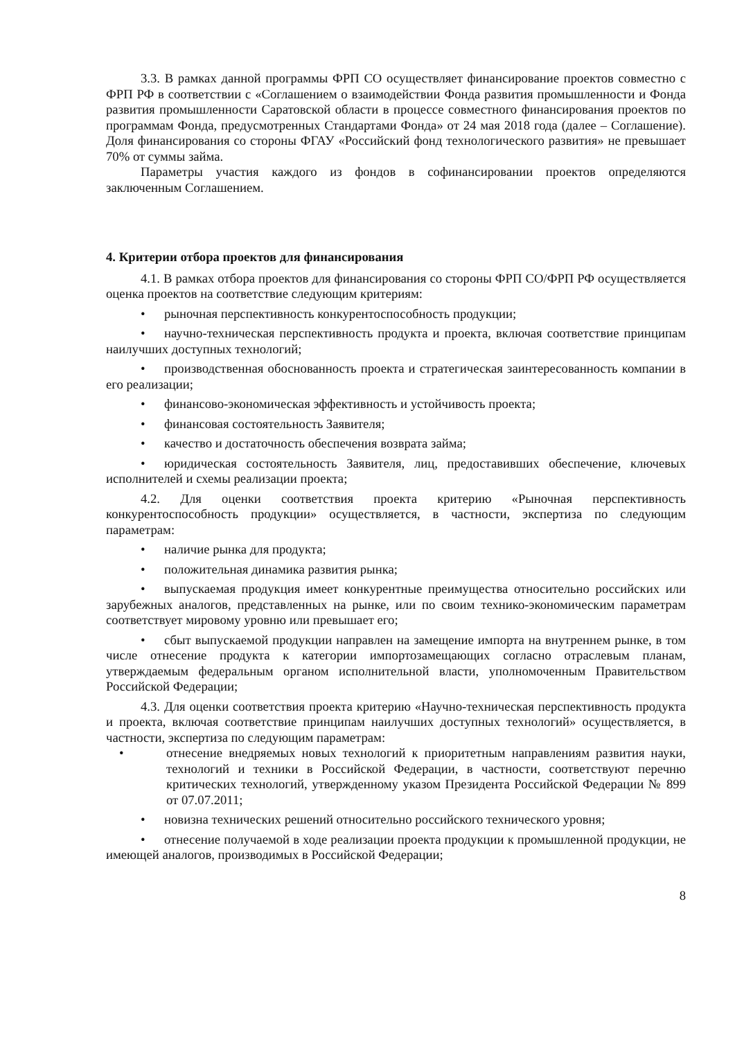3.3. В рамках данной программы ФРП СО осуществляет финансирование проектов совместно с ФРП РФ в соответствии с «Соглашением о взаимодействии Фонда развития промышленности и Фонда развития промышленности Саратовской области в процессе совместного финансирования проектов по программам Фонда, предусмотренных Стандартами Фонда» от 24 мая 2018 года (далее – Соглашение). Доля финансирования со стороны ФГАУ «Российский фонд технологического развития» не превышает 70% от суммы займа.
Параметры участия каждого из фондов в софинансировании проектов определяются заключенным Соглашением.
4. Критерии отбора проектов для финансирования
4.1. В рамках отбора проектов для финансирования со стороны ФРП СО/ФРП РФ осуществляется оценка проектов на соответствие следующим критериям:
• рыночная перспективность конкурентоспособность продукции;
• научно-техническая перспективность продукта и проекта, включая соответствие принципам наилучших доступных технологий;
• производственная обоснованность проекта и стратегическая заинтересованность компании в его реализации;
• финансово-экономическая эффективность и устойчивость проекта;
• финансовая состоятельность Заявителя;
• качество и достаточность обеспечения возврата займа;
• юридическая состоятельность Заявителя, лиц, предоставивших обеспечение, ключевых исполнителей и схемы реализации проекта;
4.2. Для оценки соответствия проекта критерию «Рыночная перспективность конкурентоспособность продукции» осуществляется, в частности, экспертиза по следующим параметрам:
• наличие рынка для продукта;
• положительная динамика развития рынка;
• выпускаемая продукция имеет конкурентные преимущества относительно российских или зарубежных аналогов, представленных на рынке, или по своим технико-экономическим параметрам соответствует мировому уровню или превышает его;
• сбыт выпускаемой продукции направлен на замещение импорта на внутреннем рынке, в том числе отнесение продукта к категории импортозамещающих согласно отраслевым планам, утверждаемым федеральным органом исполнительной власти, уполномоченным Правительством Российской Федерации;
4.3. Для оценки соответствия проекта критерию «Научно-техническая перспективность продукта и проекта, включая соответствие принципам наилучших доступных технологий» осуществляется, в частности, экспертиза по следующим параметрам:
• отнесение внедряемых новых технологий к приоритетным направлениям развития науки, технологий и техники в Российской Федерации, в частности, соответствуют перечню критических технологий, утвержденному указом Президента Российской Федерации № 899 от 07.07.2011;
• новизна технических решений относительно российского технического уровня;
• отнесение получаемой в ходе реализации проекта продукции к промышленной продукции, не имеющей аналогов, производимых в Российской Федерации;
8